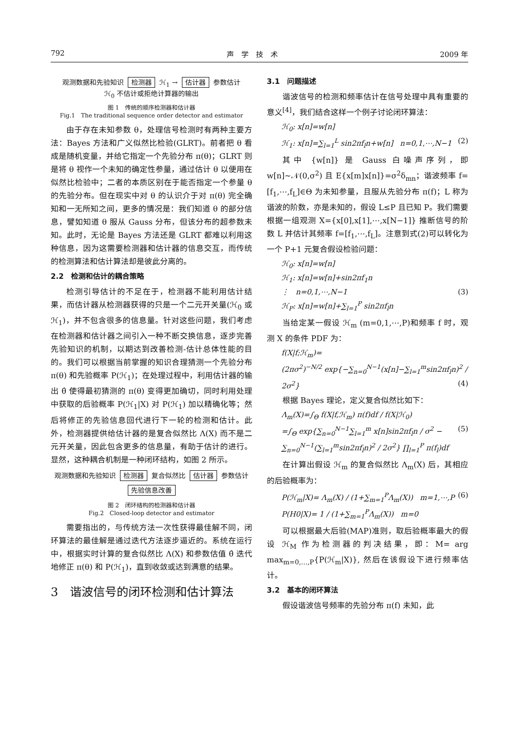792 声　学　技　术 2009 年
观测数据和先验知识 检测器 ℋ<sub>1</sub> → 估计器 参数估计
ℋ<sub>0</sub> 不估计或拒绝计算器的输出
图 1　传统的顺序检测器和估计器
Fig.1　The traditional sequence order detector and estimator
由于存在未知参数 θ，处理信号检测时有两种主要方法：Bayes 方法和广义似然比检验(GLRT)。前者把 θ 看成是随机变量，并给它指定一个先验分布 π(θ)；GLRT 则是将 θ 视作一个未知的确定性参量，通过估计 θ 以便用在似然比检验中；二者的本质区别在于能否指定一个参量 θ 的先验分布。但在现实中对 θ 的认识介于对 π(θ) 完全确知和一无所知之间，更多的情况是：我们知道 θ 的部分信息，譬如知道 θ 服从 Gauss 分布，但该分布的超参数未知。此时，无论是 Bayes 方法还是 GLRT 都难以利用这种信息，因为这需要检测器和估计器的信息交互，而传统的检测算法和估计算法却是彼此分离的。
2.2　检测和估计的耦合策略
检测引导估计的不足在于，检测器不能利用估计结果，而估计器从检测器获得的只是一个二元开关量(ℋ<sub>0</sub> 或 ℋ<sub>1</sub>)，并不包含很多的信息量。针对这些问题，我们考虑在检测器和估计器之间引入一种不断交换信息，逐步完善先验知识的机制，以期达到改善检测-估计总体性能的目的。我们可以根据当前掌握的知识合理猜测一个先验分布 π(θ) 和先验概率 P(ℋ<sub>1</sub>)；在处理过程中，利用估计器的输出 θ̂ 使得最初猜测的 π(θ) 变得更加确切，同时利用处理中获取的后验概率 P(ℋ<sub>1</sub>|X) 对 P(ℋ<sub>1</sub>) 加以精确化等；然后将修正的先验信息回代进行下一轮的检测和估计。此外，检测器提供给估计器的是复合似然比 Λ(X) 而不是二元开关量，因此包含更多的信息量，有助于估计的进行。显然，这种耦合机制是一种闭环结构，如图 2 所示。
观测数据和先验知识 检测器 复合似然比 估计器 参数估计
先验信息改善
图 2　闭环结构的检测器和估计器
Fig.2　Closed-loop detector and estimator
需要指出的，与传统方法一次性获得最佳解不同，闭环算法的最佳解是通过迭代方法逐步逼近的。系统在运行中，根据实时计算的复合似然比 Λ(X) 和参数估值 θ̂ 迭代地修正 π(θ) 和 P(ℋ<sub>1</sub>)，直到收敛或达到满意的结果。
3　谐波信号的闭环检测和估计算法
3.1　问题描述
谐波信号的检测和频率估计在信号处理中具有重要的意义<sup>[4]</sup>，我们结合这样一个例子讨论闭环算法：
ℋ<sub>0</sub>: x[n]=w[n]
ℋ<sub>1</sub>: x[n]=∑<sub>l=1</sub><sup>L</sup> sin2πf<sub>l</sub>n+w[n] n=0,1,⋯,N−1 (2)
其中 {w[n]} 是 Gauss 白噪声序列，即 w[n]~𝒩(0,σ<sup>2</sup>) 且 E{x[m]x[n]}=σ<sup>2</sup>δ<sub>mn</sub>；谐波频率 f=[f<sub>1</sub>,⋯,f<sub>L</sub>]∈Θ 为未知参量，且服从先验分布 π(f)；L 称为谐波的阶数，亦是未知的，假设 L≤P 且已知 P。我们需要根据一组观测 X={x[0],x[1],⋯,x[N−1]} 推断信号的阶数 L 并估计其频率 f=[f<sub>1</sub>,⋯,f<sub>L</sub>]。注意到式(2)可以转化为一个 P+1 元复合假设检验问题：
ℋ<sub>0</sub>: x[n]=w[n]
ℋ<sub>1</sub>: x[n]=w[n]+sin2πf<sub>1</sub>n
⋮ n=0,1,⋯,N−1 (3)
ℋ<sub>P</sub>: x[n]=w[n]+∑<sub>l=1</sub><sup>P</sup> sin2πf<sub>l</sub>n
当给定某一假设 ℋ<sub>m</sub> (m=0,1,⋯,P)和频率 f 时，观测 X 的条件 PDF 为：
f(X|f;ℋ<sub>m</sub>)=
(2πσ<sup>2</sup>)<sup>−N/2</sup> exp{−∑<sub>n=0</sub><sup>N−1</sup>(x[n]−∑<sub>l=1</sub><sup>m</sup>sin2πf<sub>l</sub>n)<sup>2</sup> / 2σ<sup>2</sup>} (4)
根据 Bayes 理论，定义复合似然比如下：
Λ<sub>m</sub>(X)=∫<sub>Θ</sub> f(X|f,ℋ<sub>m</sub>) π(f)df / f(X|ℋ<sub>0</sub>)
=∫<sub>Θ</sub> exp{∑<sub>n=0</sub><sup>N−1</sup>∑<sub>l=1</sub><sup>m</sup> x[n]sin2πf<sub>l</sub>n / σ<sup>2</sup> − (5)
∑<sub>n=0</sub><sup>N−1</sup>(∑<sub>l=1</sub><sup>m</sup>sin2πf<sub>l</sub>n)<sup>2</sup> / 2σ<sup>2</sup>} ∏<sub>l=1</sub><sup>P</sup> π(f<sub>l</sub>)df
在计算出假设 ℋ<sub>m</sub> 的复合似然比 Λ<sub>m</sub>(X) 后，其相应的后验概率为：
P(ℋ<sub>m</sub>|X)= Λ<sub>m</sub>(X) / (1+∑<sub>m=1</sub><sup>P</sup>Λ<sub>m</sub>(X)) m=1,⋯,P (6)
P(H0|X)= 1 / (1+∑<sub>m=1</sub><sup>P</sup>Λ<sub>m</sub>(X)) m=0
可以根据最大后验(MAP)准则，取后验概率最大的假设 ℋ<sub>M</sub> 作为检测器的判决结果，即：M= arg max<sub>m=0,…,P</sub>{P(ℋ<sub>m</sub>|X)}, 然后在该假设下进行频率估计。
3.2　基本的闭环算法
假设谐波信号频率的先验分布 π(f) 未知，此